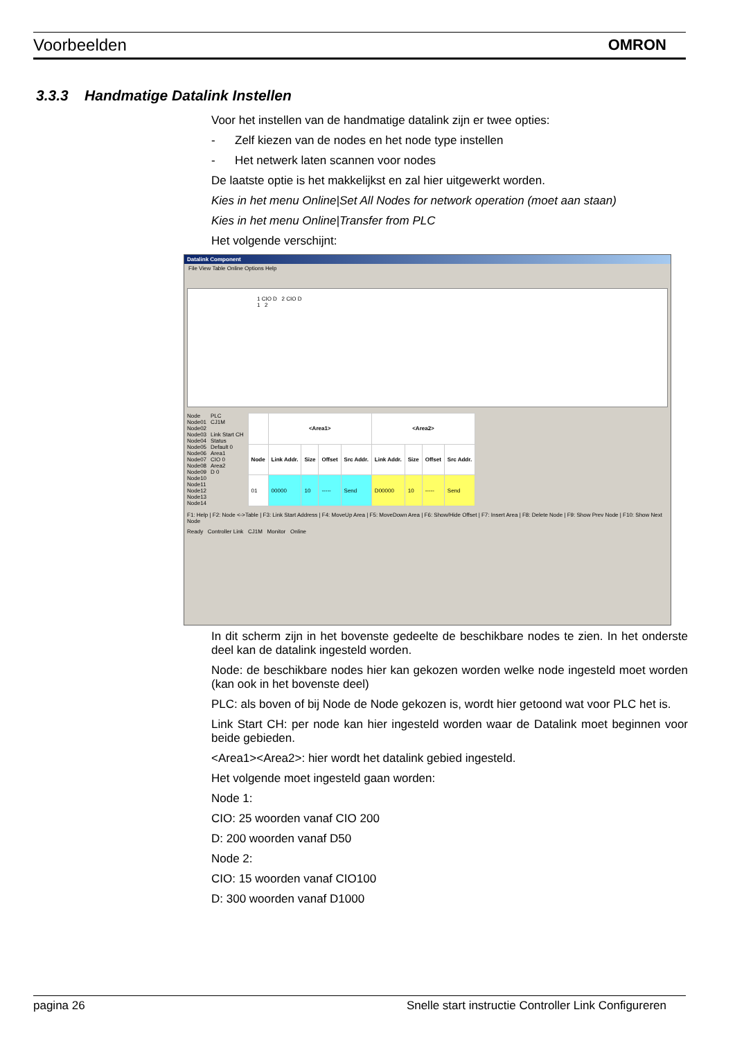Voorbeelden OMRON
3.3.3 Handmatige Datalink Instellen
Voor het instellen van de handmatige datalink zijn er twee opties:
- Zelf kiezen van de nodes en het node type instellen
- Het netwerk laten scannen voor nodes
De laatste optie is het makkelijkst en zal hier uitgewerkt worden.
Kies in het menu Online|Set All Nodes for network operation (moet aan staan)
Kies in het menu Online|Transfer from PLC
Het volgende verschijnt:
Datalink Component
File View Table Online Options Help
1 CIO D 2 CIO D
1 2
Node
Node01
Node02
Node03
Node04
Node05
Node06
Node07
Node08
Node09
Node10
Node11
Node12
Node13
Node14
PLC
CJ1M
Link Start CH
Status
Default 0
Area1
CIO 0
Area2
D 0
| | <Area1> | | | | <Area2> | | | |
| --- | --- | --- | --- | --- | --- | --- | --- | --- |
| Node | Link Addr. | Size | Offset | Src Addr. | Link Addr. | Size | Offset | Src Addr. |
| 01 | 00000 | 10 | ----- | Send | D00000 | 10 | ----- | Send |
F1: Help | F2: Node <->Table | F3: Link Start Address | F4: MoveUp Area | F5: MoveDown Area | F6: Show/Hide Offset | F7: Insert Area | F8: Delete Node | F9: Show Prev Node | F10: Show Next Node
Ready Controller Link CJ1M Monitor Online
In dit scherm zijn in het bovenste gedeelte de beschikbare nodes te zien. In het onderste deel kan de datalink ingesteld worden.
Node: de beschikbare nodes hier kan gekozen worden welke node ingesteld moet worden (kan ook in het bovenste deel)
PLC: als boven of bij Node de Node gekozen is, wordt hier getoond wat voor PLC het is.
Link Start CH: per node kan hier ingesteld worden waar de Datalink moet beginnen voor beide gebieden.
<Area1><Area2>: hier wordt het datalink gebied ingesteld.
Het volgende moet ingesteld gaan worden:
Node 1:
CIO: 25 woorden vanaf CIO 200
D: 200 woorden vanaf D50
Node 2:
CIO: 15 woorden vanaf CIO100
D: 300 woorden vanaf D1000
pagina 26 Snelle start instructie Controller Link Configureren